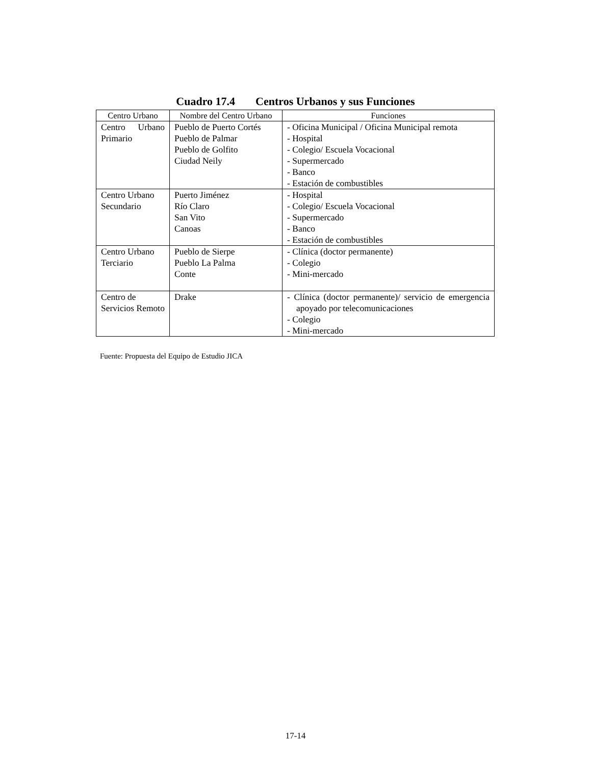Cuadro 17.4 Centros Urbanos y sus Funciones
| Centro Urbano | Nombre del Centro Urbano | Funciones |
| --- | --- | --- |
| Centro Urbano Primario | Pueblo de Puerto Cortés Pueblo de Palmar Pueblo de Golfito Ciudad Neily | - Oficina Municipal / Oficina Municipal remota - Hospital - Colegio/ Escuela Vocacional - Supermercado - Banco - Estación de combustibles |
| Centro Urbano Secundario | Puerto Jiménez Río Claro San Vito Canoas | - Hospital - Colegio/ Escuela Vocacional - Supermercado - Banco - Estación de combustibles |
| Centro Urbano Terciario | Pueblo de Sierpe Pueblo La Palma Conte | - Clínica (doctor permanente) - Colegio - Mini-mercado |
| Centro de Servicios Remoto | Drake | - Clínica (doctor permanente)/ servicio de emergencia apoyado por telecomunicaciones - Colegio - Mini-mercado |
Fuente: Propuesta del Equipo de Estudio JICA
17-14